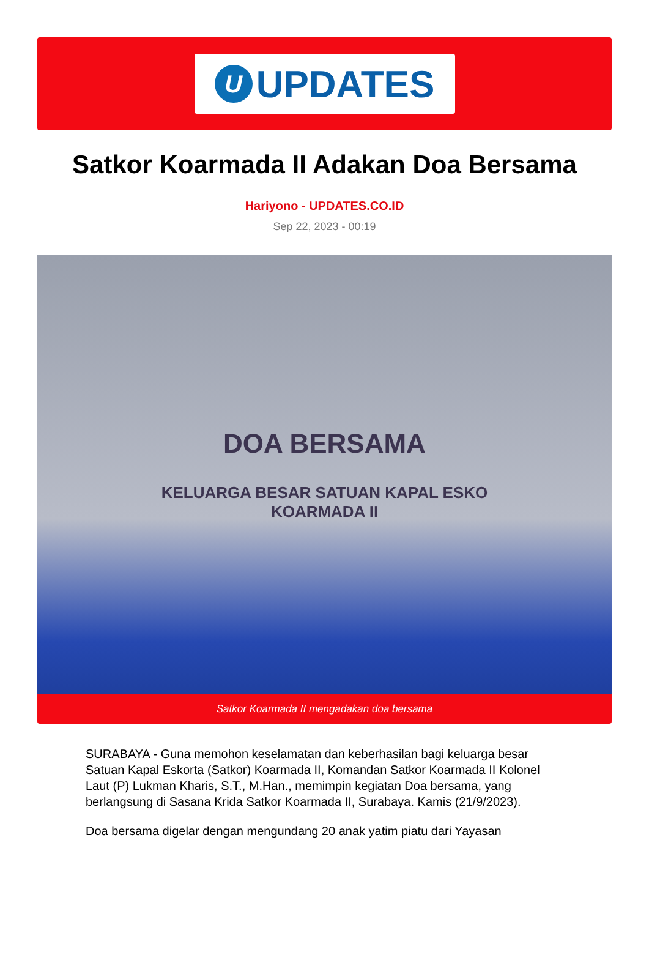U
UPDATES
Satkor Koarmada II Adakan Doa Bersama
Hariyono - UPDATES.CO.ID
Sep 22, 2023 - 00:19
DOA BERSAMA
KELUARGA BESAR SATUAN KAPAL ESKO
KOARMADA II
Satkor Koarmada II mengadakan doa bersama
SURABAYA - Guna memohon keselamatan dan keberhasilan bagi keluarga besar Satuan Kapal Eskorta (Satkor) Koarmada II, Komandan Satkor Koarmada II Kolonel Laut (P) Lukman Kharis, S.T., M.Han., memimpin kegiatan Doa bersama, yang berlangsung di Sasana Krida Satkor Koarmada II, Surabaya. Kamis (21/9/2023).
Doa bersama digelar dengan mengundang 20 anak yatim piatu dari Yayasan